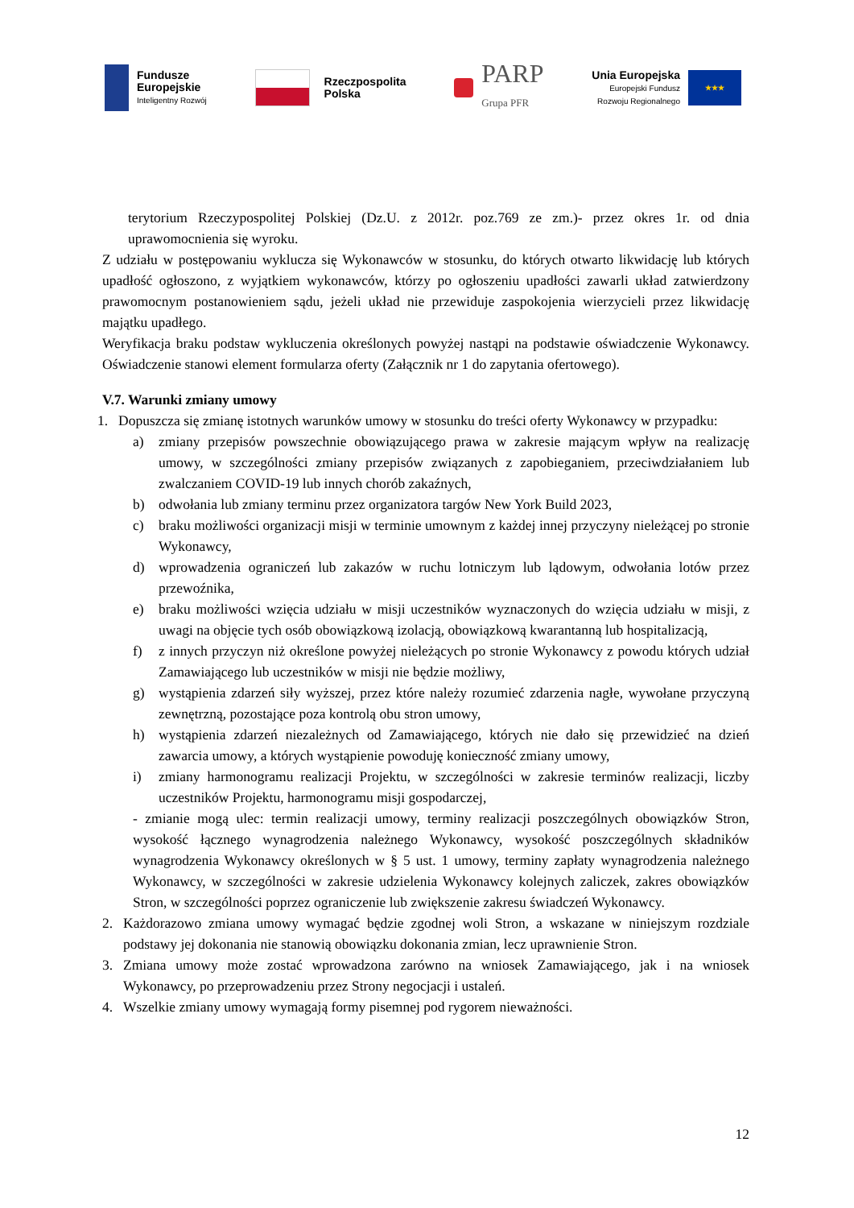Fundusze
Europejskie
Inteligentny Rozwój
Rzeczpospolita
Polska
PARP
Grupa PFR
Unia Europejska
Europejski Fundusz
Rozwoju Regionalnego
★★★
terytorium Rzeczypospolitej Polskiej (Dz.U. z 2012r. poz.769 ze zm.)- przez okres 1r. od dnia uprawomocnienia się wyroku.
Z udziału w postępowaniu wyklucza się Wykonawców w stosunku, do których otwarto likwidację lub których upadłość ogłoszono, z wyjątkiem wykonawców, którzy po ogłoszeniu upadłości zawarli układ zatwierdzony prawomocnym postanowieniem sądu, jeżeli układ nie przewiduje zaspokojenia wierzycieli przez likwidację majątku upadłego.
Weryfikacja braku podstaw wykluczenia określonych powyżej nastąpi na podstawie oświadczenie Wykonawcy. Oświadczenie stanowi element formularza oferty (Załącznik nr 1 do zapytania ofertowego).
V.7. Warunki zmiany umowy
1. Dopuszcza się zmianę istotnych warunków umowy w stosunku do treści oferty Wykonawcy w przypadku:
a) zmiany przepisów powszechnie obowiązującego prawa w zakresie mającym wpływ na realizację umowy, w szczególności zmiany przepisów związanych z zapobieganiem, przeciwdziałaniem lub zwalczaniem COVID-19 lub innych chorób zakaźnych,
b) odwołania lub zmiany terminu przez organizatora targów New York Build 2023,
c) braku możliwości organizacji misji w terminie umownym z każdej innej przyczyny nieleżącej po stronie Wykonawcy,
d) wprowadzenia ograniczeń lub zakazów w ruchu lotniczym lub lądowym, odwołania lotów przez przewoźnika,
e) braku możliwości wzięcia udziału w misji uczestników wyznaczonych do wzięcia udziału w misji, z uwagi na objęcie tych osób obowiązkową izolacją, obowiązkową kwarantanną lub hospitalizacją,
f) z innych przyczyn niż określone powyżej nieleżących po stronie Wykonawcy z powodu których udział Zamawiającego lub uczestników w misji nie będzie możliwy,
g) wystąpienia zdarzeń siły wyższej, przez które należy rozumieć zdarzenia nagłe, wywołane przyczyną zewnętrzną, pozostające poza kontrolą obu stron umowy,
h) wystąpienia zdarzeń niezależnych od Zamawiającego, których nie dało się przewidzieć na dzień zawarcia umowy, a których wystąpienie powoduję konieczność zmiany umowy,
i) zmiany harmonogramu realizacji Projektu, w szczególności w zakresie terminów realizacji, liczby uczestników Projektu, harmonogramu misji gospodarczej,
- zmianie mogą ulec: termin realizacji umowy, terminy realizacji poszczególnych obowiązków Stron, wysokość łącznego wynagrodzenia należnego Wykonawcy, wysokość poszczególnych składników wynagrodzenia Wykonawcy określonych w § 5 ust. 1 umowy, terminy zapłaty wynagrodzenia należnego Wykonawcy, w szczególności w zakresie udzielenia Wykonawcy kolejnych zaliczek, zakres obowiązków Stron, w szczególności poprzez ograniczenie lub zwiększenie zakresu świadczeń Wykonawcy.
2. Każdorazowo zmiana umowy wymagać będzie zgodnej woli Stron, a wskazane w niniejszym rozdziale podstawy jej dokonania nie stanowią obowiązku dokonania zmian, lecz uprawnienie Stron.
3. Zmiana umowy może zostać wprowadzona zarówno na wniosek Zamawiającego, jak i na wniosek Wykonawcy, po przeprowadzeniu przez Strony negocjacji i ustaleń.
4. Wszelkie zmiany umowy wymagają formy pisemnej pod rygorem nieważności.
12